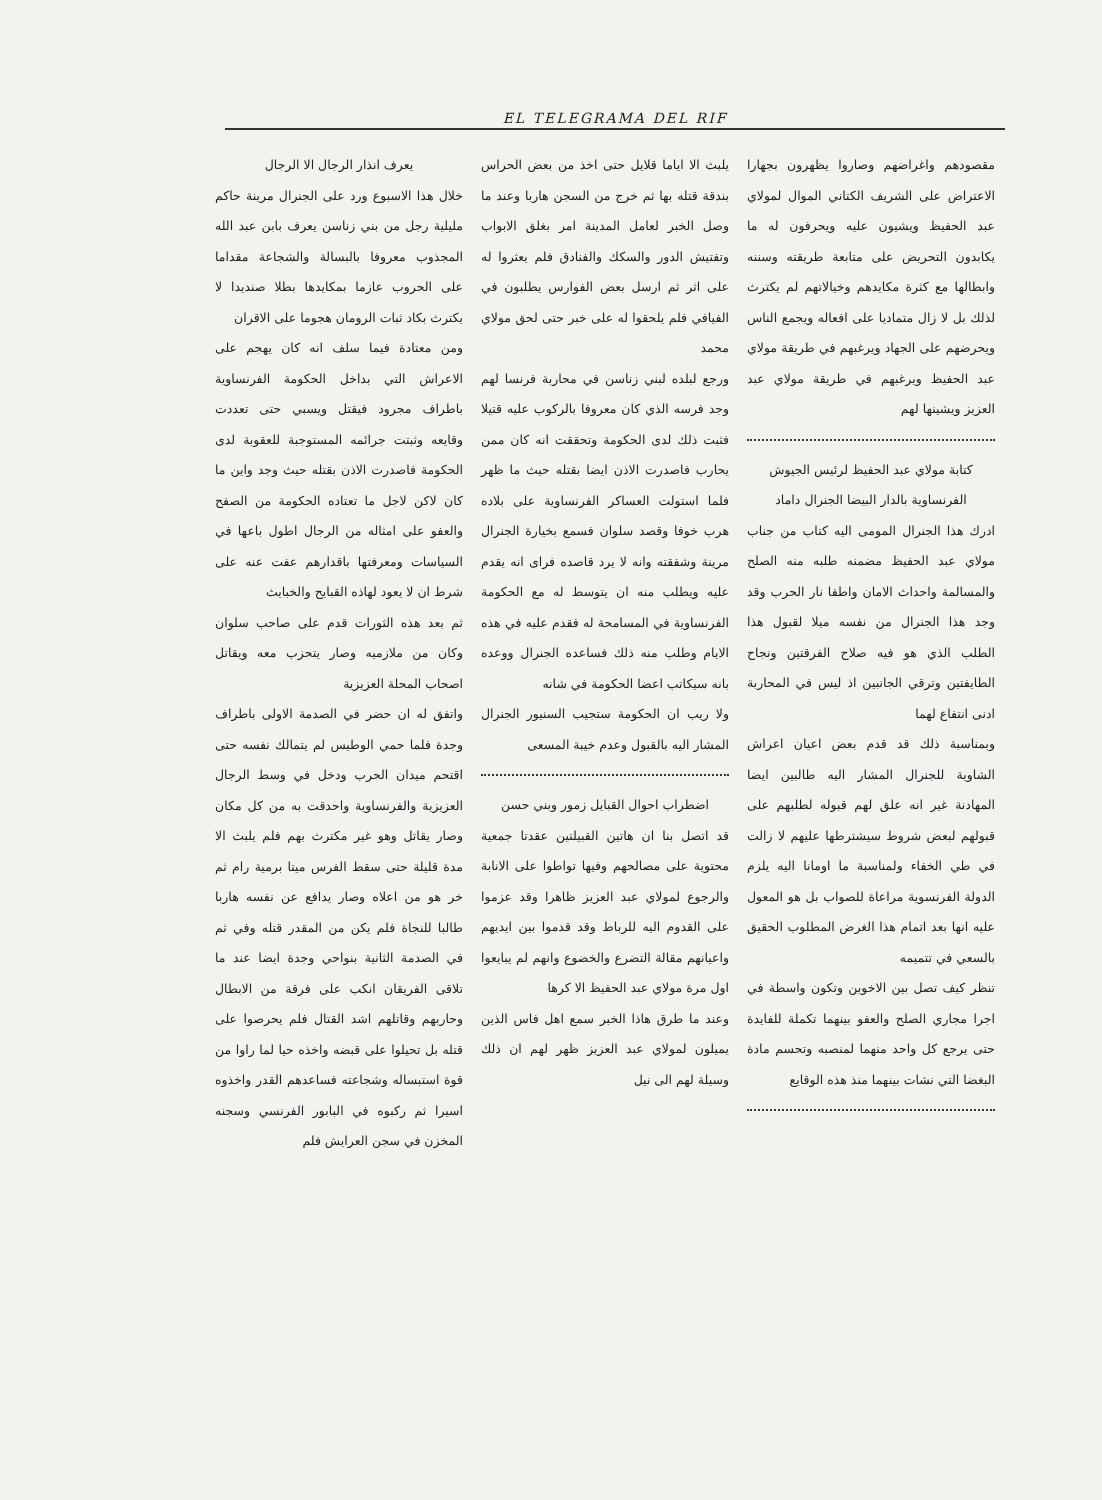EL TELEGRAMA DEL RIF
يعرف انذار الرجال الا الرجال
خلال هذا الاسبوع ورد على الجنرال مرينة حاكم مليلية رجل من بني زناسن يعرف بابن عبد الله المجذوب معروفا بالبسالة والشجاعة مقداما على الحروب عازما بمكايدها بطلا صنديدا لا يكترث بكاد ثبات الرومان هجوما على الاقران
ومن معتادة فيما سلف انه كان يهجم على الاعراش التي بداخل الحكومة الفرنساوية باطراف مجرود فيقتل ويسبي حتى تعددت وقايعه وثبتت جرائمه المستوجبة للعقوبة لدى الحكومة فاصدرت الاذن بقتله حيث وجد واين ما كان لاكن لاجل ما تعتاده الحكومة من الصفح والعفو على امثاله من الرجال اطول باعها في السياسات ومعرفتها باقدارهم عفت عنه على شرط ان لا يعود لهاذه القبايح والخبايث
ثم بعد هذه الثورات قدم على صاحب سلوان وكان من ملازميه وصار يتحزب معه ويقاتل اصحاب المحلة العزيزية
واتفق له ان حضر في الصدمة الاولى باطراف وجدة فلما حمي الوطيس لم يتمالك نفسه حتى اقتحم ميدان الحرب ودخل في وسط الرجال العزيزية والفرنساوية واحدقت به من كل مكان وصار يقاتل وهو غير مكترث بهم فلم يلبث الا مدة قليلة حتى سقط الفرس ميتا برمية رام ثم خر هو من اعلاه وصار يدافع عن نفسه هاربا طالبا للنجاة فلم يكن من المقدر قتله وفي ثم في الصدمة الثانية بنواحي وجدة ايضا عند ما تلاقى الفريقان انكب على فرقة من الابطال وحاربهم وقاتلهم اشد القتال فلم يحرصوا على قتله بل تحيلوا على قبضه واخذه حيا لما راوا من قوة استبساله وشجاعته فساعدهم القدر واخذوه اسيرا ثم ركبوه في البابور الفرنسي وسجنه المخزن في سجن العرايش فلم
يلبث الا اياما قلايل حتى اخذ من بعض الحراس بندقة قتله بها ثم خرج من السجن هاربا وعند ما وصل الخبر لعامل المدينة امر بغلق الابواب وتفتيش الدور والسكك والفنادق فلم يعثروا له على اثر ثم ارسل بعض الفوارس يطلبون في الفيافي فلم يلحقوا له على خبر حتى لحق مولاي محمد
ورجع لبلده لبني زناسن في محاربة فرنسا لهم وجد فرسه الذي كان معروفا بالركوب عليه قتيلا فثبت ذلك لدى الحكومة وتحققت انه كان ممن يحارب فاصدرت الاذن ايضا بقتله حيث ما ظهر فلما استولت العساكر الفرنساوية على بلاده هرب خوفا وقصد سلوان فسمع بخيارة الجنرال مرينة وشفقته وانه لا يرد قاصده فراى انه يقدم عليه ويطلب منه ان يتوسط له مع الحكومة الفرنساوية في المسامحة له فقدم عليه في هذه الايام وطلب منه ذلك فساعده الجنرال ووعده بانه سيكاتب اعضا الحكومة في شانه
ولا ريب ان الحكومة ستجيب السنيور الجنرال المشار اليه بالقبول وعدم خيبة المسعى
اضطراب احوال القبايل زمور وبني حسن
قد اتصل بنا ان هاتين القبيلتين عقدتا جمعية محتوية على مصالحهم وفيها تواطوا على الانابة والرجوع لمولاي عبد العزيز ظاهرا وقد عزموا على القدوم اليه للرباط وقد قدموا بين ايديهم واعيانهم مقالة التضرع والخضوع وانهم لم يبايعوا اول مرة مولاي عبد الحفيظ الا كرها
وعند ما طرق هاذا الخبر سمع اهل فاس الذين يميلون لمولاي عبد العزيز ظهر لهم ان ذلك وسيلة لهم الى نيل
مقصودهم واغراضهم وصاروا يظهرون بجهارا الاعتراض على الشريف الكتاني الموال لمولاي عبد الحفيظ ويشيون عليه ويحرفون له ما يكابدون التحريض على متابعة طريقته وسننه وابطالها مع كثرة مكايدهم وخيالاتهم لم يكترث لذلك بل لا زال متماديا على افعاله ويجمع الناس ويحرضهم على الجهاد ويرغبهم في طريقة مولاي عبد الحفيظ ويرغبهم في طريقة مولاي عبد العزيز ويشينها لهم
كتابة مولاي عبد الحفيظ لرئيس الجيوش الفرنساوية بالدار البيضا الجنرال داماد
ادرك هذا الجنرال المومى اليه كتاب من جناب مولاي عبد الحفيظ مضمنه طلبه منه الصلح والمسالمة واحداث الامان واطفا نار الحرب وقد وجد هذا الجنرال من نفسه ميلا لقبول هذا الطلب الذي هو فيه صلاح الفرقتين ونجاح الطايفتين وترقي الجانبين اذ ليس في المحاربة ادنى انتفاع لهما
وبمناسبة ذلك قد قدم بعض اعيان اعراش الشاوية للجنرال المشار اليه طالبين ايضا المهادنة غير انه علق لهم قبوله لطلبهم على قبولهم لبعض شروط سيشترطها عليهم لا زالت في طي الخفاء ولمناسبة ما اومانا اليه يلزم الدولة الفرنسوية مراعاة للصواب بل هو المعول عليه انها بعد اتمام هذا الغرض المطلوب الحقيق بالسعي في تتميمه
تنظر كيف تصل بين الاخوين وتكون واسطة في اجرا مجاري الصلح والعفو بينهما تكملة للفايدة حتى يرجع كل واحد منهما لمنصبه وتحسم مادة البغضا التي نشات بينهما منذ هذه الوقايع